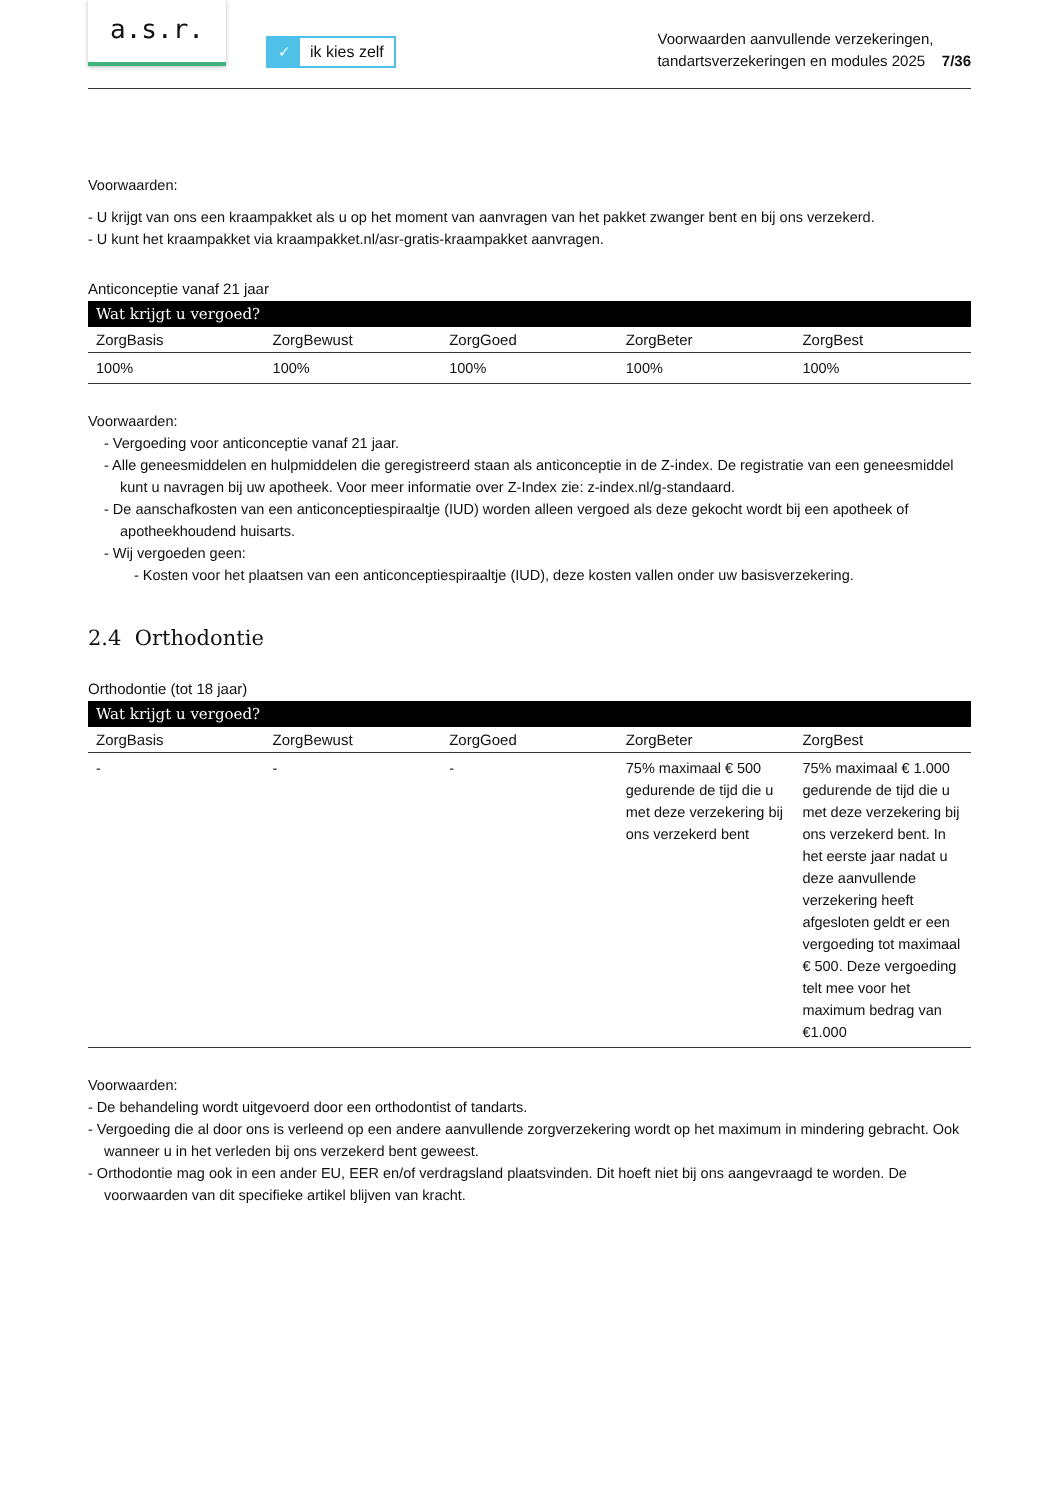a.s.r.
✓ ik kies zelf
Voorwaarden aanvullende verzekeringen,
tandartsverzekeringen en modules 2025 7/36
Voorwaarden:
- U krijgt van ons een kraampakket als u op het moment van aanvragen van het pakket zwanger bent en bij ons verzekerd.
- U kunt het kraampakket via kraampakket.nl/asr-gratis-kraampakket aanvragen.
Anticonceptie vanaf 21 jaar
| Wat krijgt u vergoed? | | | | |
| --- | --- | --- | --- | --- |
| ZorgBasis | ZorgBewust | ZorgGoed | ZorgBeter | ZorgBest |
| 100% | 100% | 100% | 100% | 100% |
Voorwaarden:
- Vergoeding voor anticonceptie vanaf 21 jaar.
- Alle geneesmiddelen en hulpmiddelen die geregistreerd staan als anticonceptie in de Z-index. De registratie van een geneesmiddel kunt u navragen bij uw apotheek. Voor meer informatie over Z-Index zie: z-index.nl/g-standaard.
- De aanschafkosten van een anticonceptiespiraaltje (IUD) worden alleen vergoed als deze gekocht wordt bij een apotheek of apotheekhoudend huisarts.
- Wij vergoeden geen:
- Kosten voor het plaatsen van een anticonceptiespiraaltje (IUD), deze kosten vallen onder uw basisverzekering.
2.4 Orthodontie
Orthodontie (tot 18 jaar)
| Wat krijgt u vergoed? | | | | |
| --- | --- | --- | --- | --- |
| ZorgBasis | ZorgBewust | ZorgGoed | ZorgBeter | ZorgBest |
| - | - | - | 75% maximaal € 500 gedurende de tijd die u met deze verzekering bij ons verzekerd bent | 75% maximaal € 1.000 gedurende de tijd die u met deze verzekering bij ons verzekerd bent. In het eerste jaar nadat u deze aanvullende verzekering heeft afgesloten geldt er een vergoeding tot maximaal € 500. Deze vergoeding telt mee voor het maximum bedrag van €1.000 |
Voorwaarden:
- De behandeling wordt uitgevoerd door een orthodontist of tandarts.
- Vergoeding die al door ons is verleend op een andere aanvullende zorgverzekering wordt op het maximum in mindering gebracht. Ook wanneer u in het verleden bij ons verzekerd bent geweest.
- Orthodontie mag ook in een ander EU, EER en/of verdragsland plaatsvinden. Dit hoeft niet bij ons aangevraagd te worden. De voorwaarden van dit specifieke artikel blijven van kracht.